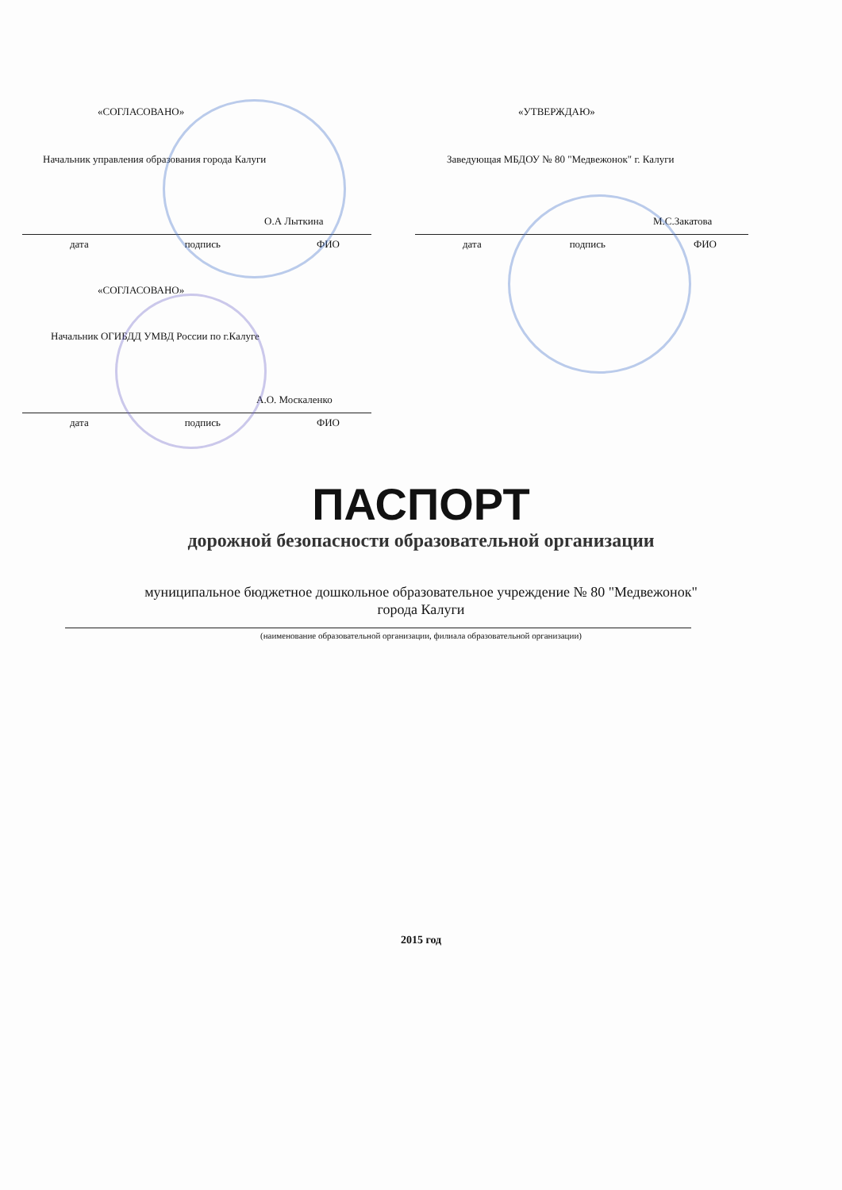«СОГЛАСОВАНО»
Начальник управления образования города Калуги
О.А Лыткина
дата подпись ФИО
«УТВЕРЖДАЮ»
Заведующая МБДОУ № 80 "Медвежонок" г. Калуги
М.С.Закатова
дата подпись ФИО
«СОГЛАСОВАНО»
Начальник ОГИБДД УМВД России по г.Калуге
А.О. Москаленко
дата подпись ФИО
ПАСПОРТ
дорожной безопасности образовательной организации
муниципальное бюджетное дошкольное образовательное учреждение № 80 "Медвежонок"
города Калуги
(наименование образовательной организации, филиала образовательной организации)
2015 год